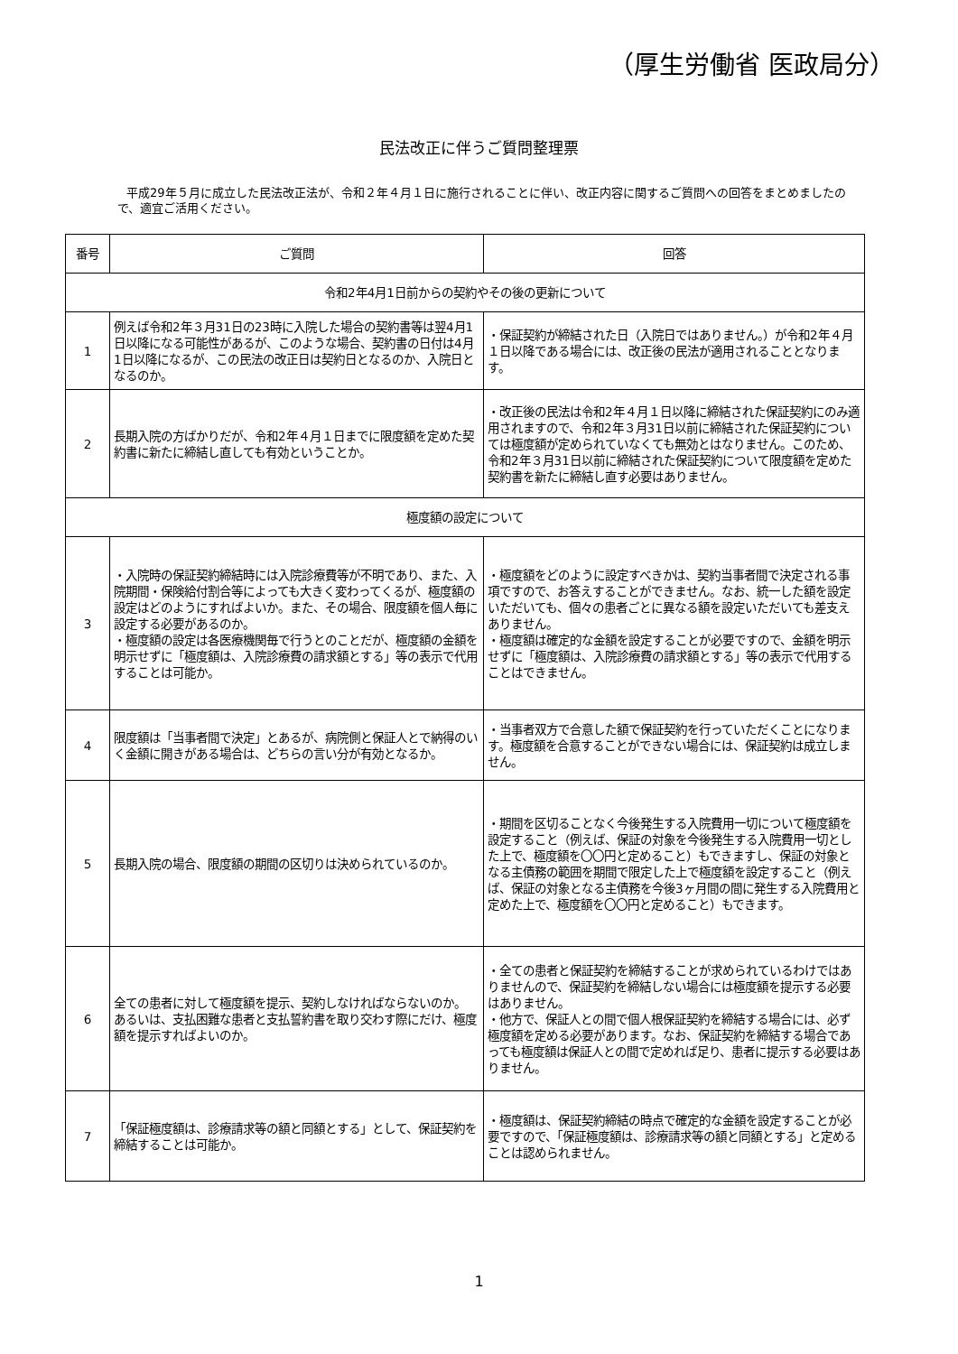（厚生労働省 医政局分）
民法改正に伴うご質問整理票
平成29年５月に成立した民法改正法が、令和２年４月１日に施行されることに伴い、改正内容に関するご質問への回答をまとめましたので、適宜ご活用ください。
| 番号 | ご質問 | 回答 |
| --- | --- | --- |
| 令和2年4月1日前からの契約やその後の更新について | | |
| 1 | 例えば令和2年３月31日の23時に入院した場合の契約書等は翌4月1日以降になる可能性があるが、このような場合、契約書の日付は4月1日以降になるが、この民法の改正日は契約日となるのか、入院日となるのか。 | ・保証契約が締結された日（入院日ではありません。）が令和2年４月１日以降である場合には、改正後の民法が適用されることとなります。 |
| 2 | 長期入院の方ばかりだが、令和2年４月１日までに限度額を定めた契約書に新たに締結し直しても有効ということか。 | ・改正後の民法は令和2年４月１日以降に締結された保証契約にのみ適用されますので、令和2年３月31日以前に締結された保証契約については極度額が定められていなくても無効とはなりません。このため、令和2年３月31日以前に締結された保証契約について限度額を定めた契約書を新たに締結し直す必要はありません。 |
| 極度額の設定について | | |
| 3 | ・入院時の保証契約締結時には入院診療費等が不明であり、また、入院期間・保険給付割合等によっても大きく変わってくるが、極度額の設定はどのようにすればよいか。また、その場合、限度額を個人毎に設定する必要があるのか。 ・極度額の設定は各医療機関毎で行うとのことだが、極度額の金額を明示せずに「極度額は、入院診療費の請求額とする」等の表示で代用することは可能か。 | ・極度額をどのように設定すべきかは、契約当事者間で決定される事項ですので、お答えすることができません。なお、統一した額を設定いただいても、個々の患者ごとに異なる額を設定いただいても差支えありません。 ・極度額は確定的な金額を設定することが必要ですので、金額を明示せずに「極度額は、入院診療費の請求額とする」等の表示で代用することはできません。 |
| 4 | 限度額は「当事者間で決定」とあるが、病院側と保証人とで納得のいく金額に開きがある場合は、どちらの言い分が有効となるか。 | ・当事者双方で合意した額で保証契約を行っていただくことになります。極度額を合意することができない場合には、保証契約は成立しません。 |
| 5 | 長期入院の場合、限度額の期間の区切りは決められているのか。 | ・期間を区切ることなく今後発生する入院費用一切について極度額を設定すること（例えば、保証の対象を今後発生する入院費用一切とした上で、極度額を〇〇円と定めること）もできますし、保証の対象となる主債務の範囲を期間で限定した上で極度額を設定すること（例えば、保証の対象となる主債務を今後3ヶ月間の間に発生する入院費用と定めた上で、極度額を〇〇円と定めること）もできます。 |
| 6 | 全ての患者に対して極度額を提示、契約しなければならないのか。 あるいは、支払困難な患者と支払誓約書を取り交わす際にだけ、極度額を提示すればよいのか。 | ・全ての患者と保証契約を締結することが求められているわけではありませんので、保証契約を締結しない場合には極度額を提示する必要はありません。 ・他方で、保証人との間で個人根保証契約を締結する場合には、必ず極度額を定める必要があります。なお、保証契約を締結する場合であっても極度額は保証人との間で定めれば足り、患者に提示する必要はありません。 |
| 7 | 「保証極度額は、診療請求等の額と同額とする」として、保証契約を締結することは可能か。 | ・極度額は、保証契約締結の時点で確定的な金額を設定することが必要ですので、「保証極度額は、診療請求等の額と同額とする」と定めることは認められません。 |
1